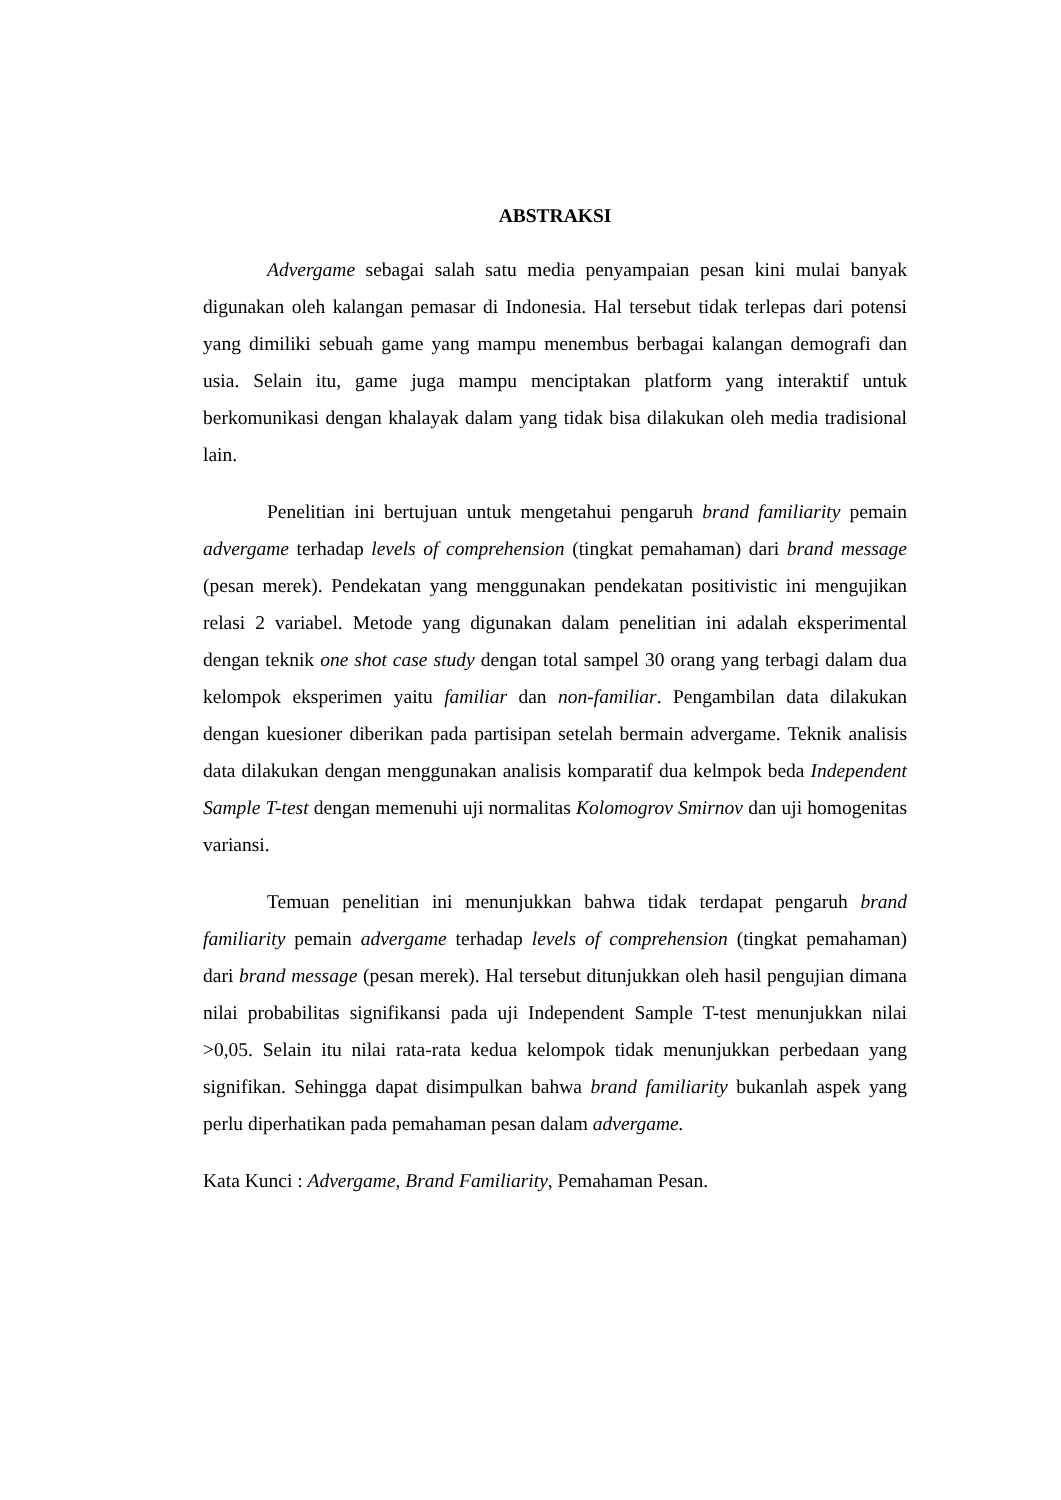ABSTRAKSI
Advergame sebagai salah satu media penyampaian pesan kini mulai banyak digunakan oleh kalangan pemasar di Indonesia. Hal tersebut tidak terlepas dari potensi yang dimiliki sebuah game yang mampu menembus berbagai kalangan demografi dan usia. Selain itu, game juga mampu menciptakan platform yang interaktif untuk berkomunikasi dengan khalayak dalam yang tidak bisa dilakukan oleh media tradisional lain.
Penelitian ini bertujuan untuk mengetahui pengaruh brand familiarity pemain advergame terhadap levels of comprehension (tingkat pemahaman) dari brand message (pesan merek). Pendekatan yang menggunakan pendekatan positivistic ini mengujikan relasi 2 variabel. Metode yang digunakan dalam penelitian ini adalah eksperimental dengan teknik one shot case study dengan total sampel 30 orang yang terbagi dalam dua kelompok eksperimen yaitu familiar dan non-familiar. Pengambilan data dilakukan dengan kuesioner diberikan pada partisipan setelah bermain advergame. Teknik analisis data dilakukan dengan menggunakan analisis komparatif dua kelmpok beda Independent Sample T-test dengan memenuhi uji normalitas Kolomogrov Smirnov dan uji homogenitas variansi.
Temuan penelitian ini menunjukkan bahwa tidak terdapat pengaruh brand familiarity pemain advergame terhadap levels of comprehension (tingkat pemahaman) dari brand message (pesan merek). Hal tersebut ditunjukkan oleh hasil pengujian dimana nilai probabilitas signifikansi pada uji Independent Sample T-test menunjukkan nilai >0,05. Selain itu nilai rata-rata kedua kelompok tidak menunjukkan perbedaan yang signifikan. Sehingga dapat disimpulkan bahwa brand familiarity bukanlah aspek yang perlu diperhatikan pada pemahaman pesan dalam advergame.
Kata Kunci : Advergame, Brand Familiarity, Pemahaman Pesan.